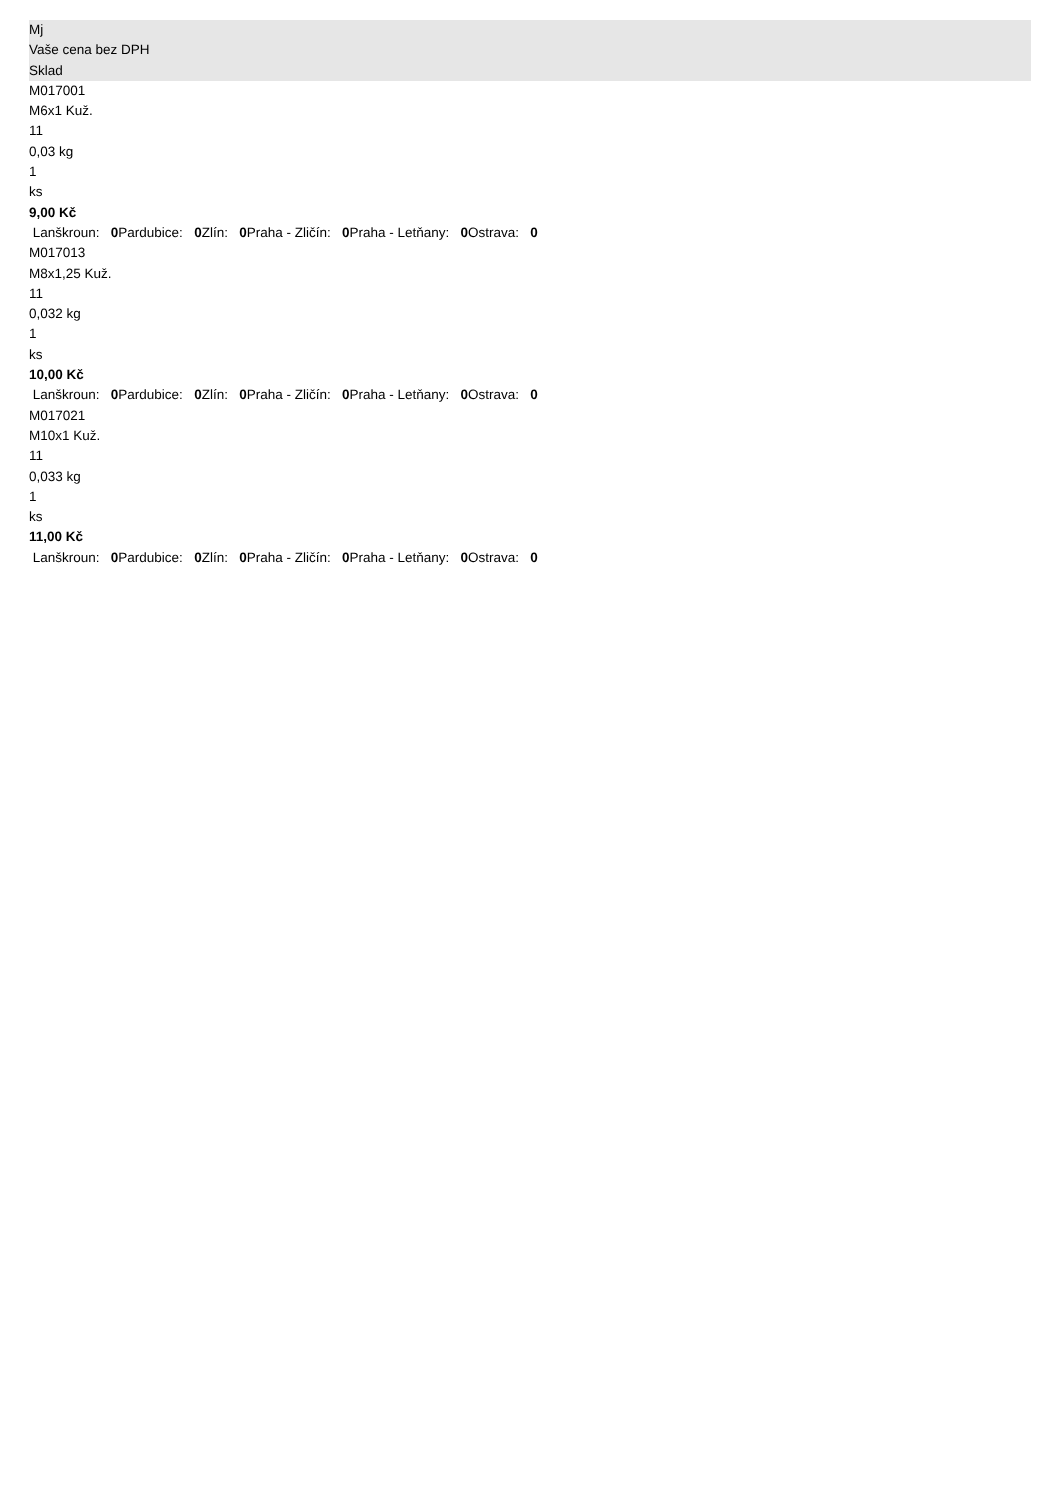Mj
Vaše cena bez DPH
Sklad
M017001
M6x1 Kuž.
11
0,03 kg
1
ks
9,00 Kč
Lanškroun: 0 Pardubice: 0 Zlín: 0 Praha - Zličín: 0 Praha - Letňany: 0 Ostrava: 0
M017013
M8x1,25 Kuž.
11
0,032 kg
1
ks
10,00 Kč
Lanškroun: 0 Pardubice: 0 Zlín: 0 Praha - Zličín: 0 Praha - Letňany: 0 Ostrava: 0
M017021
M10x1 Kuž.
11
0,033 kg
1
ks
11,00 Kč
Lanškroun: 0 Pardubice: 0 Zlín: 0 Praha - Zličín: 0 Praha - Letňany: 0 Ostrava: 0